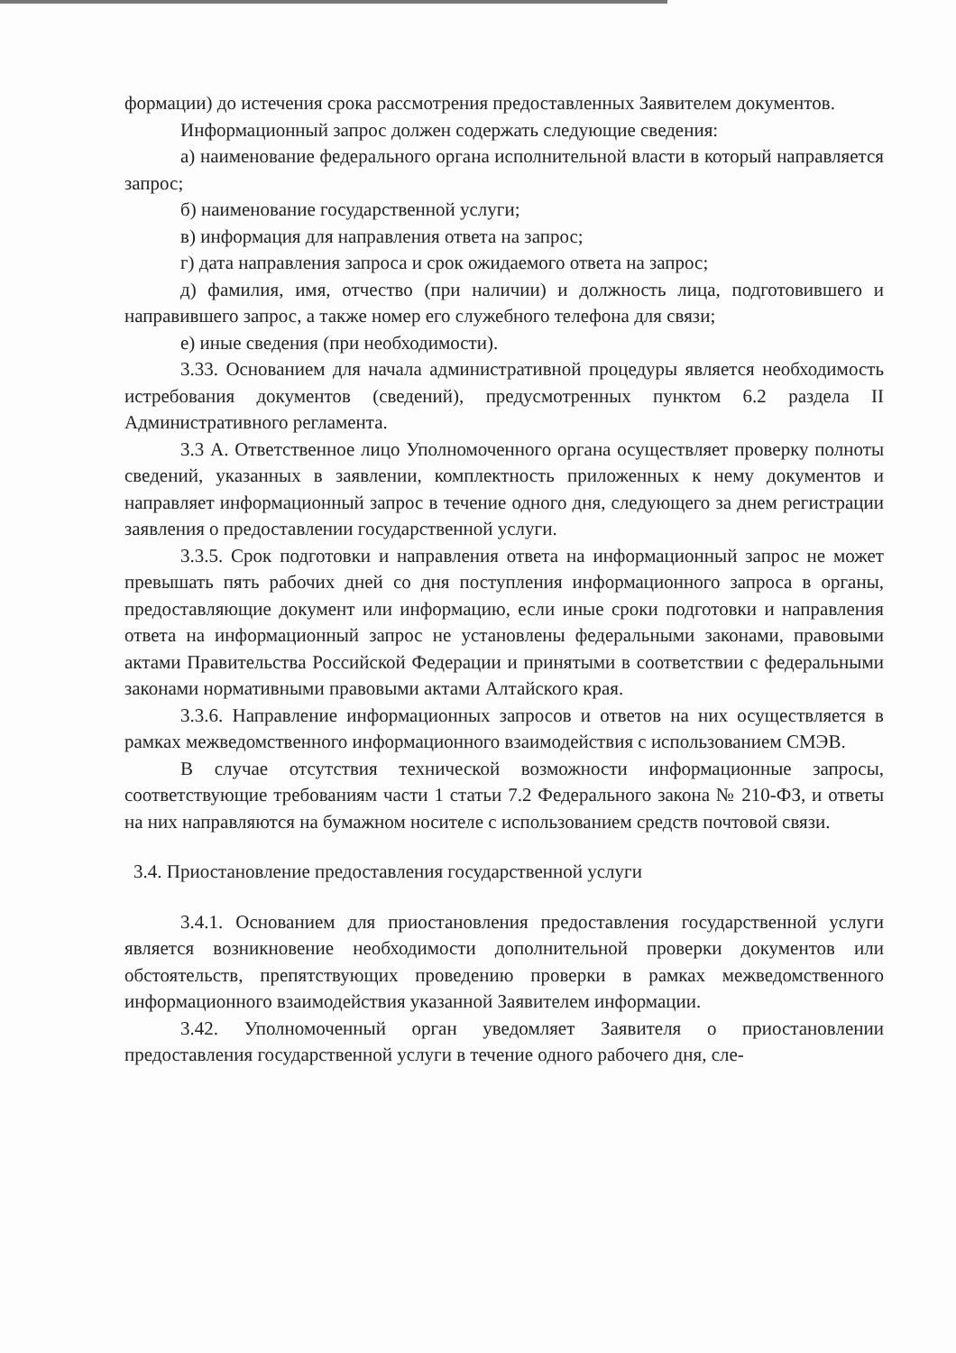формации) до истечения срока рассмотрения предоставленных Заявителем документов.
Информационный запрос должен содержать следующие сведения:
а) наименование федерального органа исполнительной власти в который направляется запрос;
б) наименование государственной услуги;
в) информация для направления ответа на запрос;
г) дата направления запроса и срок ожидаемого ответа на запрос;
д) фамилия, имя, отчество (при наличии) и должность лица, подготовившего и направившего запрос, а также номер его служебного телефона для связи;
е) иные сведения (при необходимости).
3.33. Основанием для начала административной процедуры является необходимость истребования документов (сведений), предусмотренных пунктом 6.2 раздела II Административного регламента.
3.3 А. Ответственное лицо Уполномоченного органа осуществляет проверку полноты сведений, указанных в заявлении, комплектность приложенных к нему документов и направляет информационный запрос в течение одного дня, следующего за днем регистрации заявления о предоставлении государственной услуги.
3.3.5. Срок подготовки и направления ответа на информационный запрос не может превышать пять рабочих дней со дня поступления информационного запроса в органы, предоставляющие документ или информацию, если иные сроки подготовки и направления ответа на информационный запрос не установлены федеральными законами, правовыми актами Правительства Российской Федерации и принятыми в соответствии с федеральными законами нормативными правовыми актами Алтайского края.
3.3.6. Направление информационных запросов и ответов на них осуществляется в рамках межведомственного информационного взаимодействия с использованием СМЭВ.
В случае отсутствия технической возможности информационные запросы, соответствующие требованиям части 1 статьи 7.2 Федерального закона № 210-ФЗ, и ответы на них направляются на бумажном носителе с использованием средств почтовой связи.
3.4. Приостановление предоставления государственной услуги
3.4.1. Основанием для приостановления предоставления государственной услуги является возникновение необходимости дополнительной проверки документов или обстоятельств, препятствующих проведению проверки в рамках межведомственного информационного взаимодействия указанной Заявителем информации.
3.42. Уполномоченный орган уведомляет Заявителя о приостановлении предоставления государственной услуги в течение одного рабочего дня, сле-